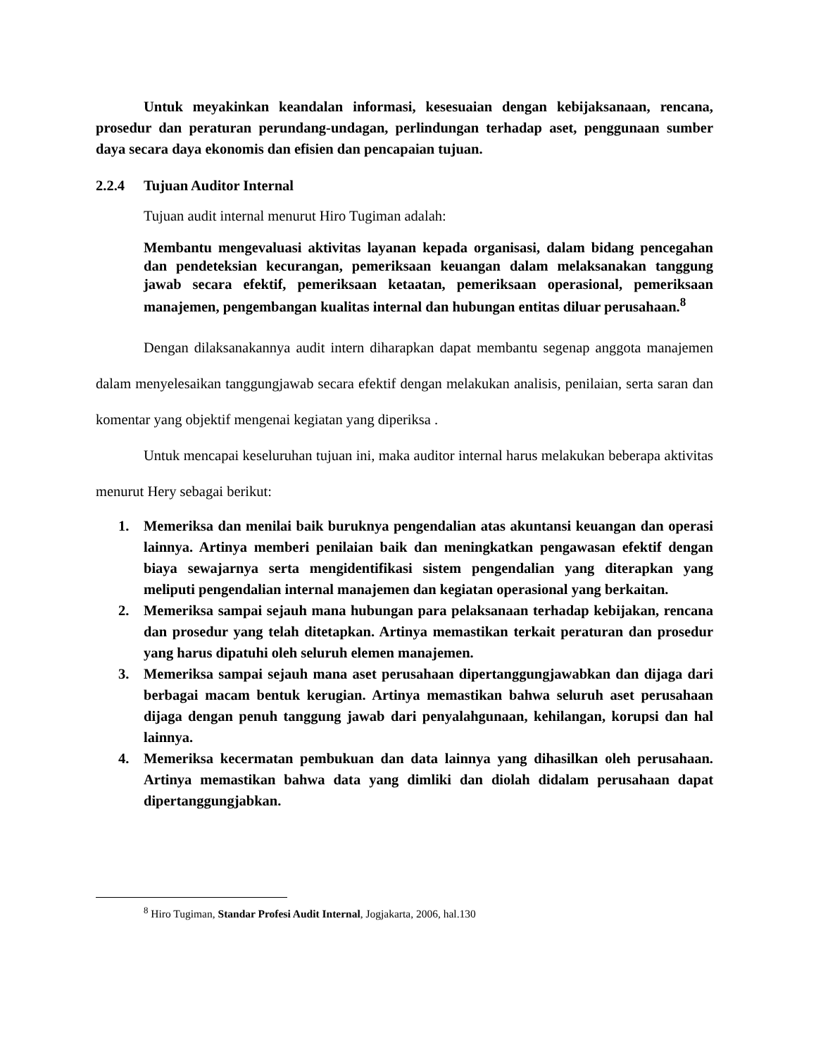Untuk meyakinkan keandalan informasi, kesesuaian dengan kebijaksanaan, rencana, prosedur dan peraturan perundang-undagan, perlindungan terhadap aset, penggunaan sumber daya secara daya ekonomis dan efisien dan pencapaian tujuan.
2.2.4 Tujuan Auditor Internal
Tujuan audit internal menurut Hiro Tugiman adalah:
Membantu mengevaluasi aktivitas layanan kepada organisasi, dalam bidang pencegahan dan pendeteksian kecurangan, pemeriksaan keuangan dalam melaksanakan tanggung jawab secara efektif, pemeriksaan ketaatan, pemeriksaan operasional, pemeriksaan manajemen, pengembangan kualitas internal dan hubungan entitas diluar perusahaan.<sup>8</sup>
Dengan dilaksanakannya audit intern diharapkan dapat membantu segenap anggota manajemen dalam menyelesaikan tanggungjawab secara efektif dengan melakukan analisis, penilaian, serta saran dan komentar yang objektif mengenai kegiatan yang diperiksa .
Untuk mencapai keseluruhan tujuan ini, maka auditor internal harus melakukan beberapa aktivitas menurut Hery sebagai berikut:
1. Memeriksa dan menilai baik buruknya pengendalian atas akuntansi keuangan dan operasi lainnya. Artinya memberi penilaian baik dan meningkatkan pengawasan efektif dengan biaya sewajarnya serta mengidentifikasi sistem pengendalian yang diterapkan yang meliputi pengendalian internal manajemen dan kegiatan operasional yang berkaitan.
2. Memeriksa sampai sejauh mana hubungan para pelaksanaan terhadap kebijakan, rencana dan prosedur yang telah ditetapkan. Artinya memastikan terkait peraturan dan prosedur yang harus dipatuhi oleh seluruh elemen manajemen.
3. Memeriksa sampai sejauh mana aset perusahaan dipertanggungjawabkan dan dijaga dari berbagai macam bentuk kerugian. Artinya memastikan bahwa seluruh aset perusahaan dijaga dengan penuh tanggung jawab dari penyalahgunaan, kehilangan, korupsi dan hal lainnya.
4. Memeriksa kecermatan pembukuan dan data lainnya yang dihasilkan oleh perusahaan. Artinya memastikan bahwa data yang dimliki dan diolah didalam perusahaan dapat dipertanggungjabkan.
<sup>8</sup> Hiro Tugiman, Standar Profesi Audit Internal, Jogjakarta, 2006, hal.130